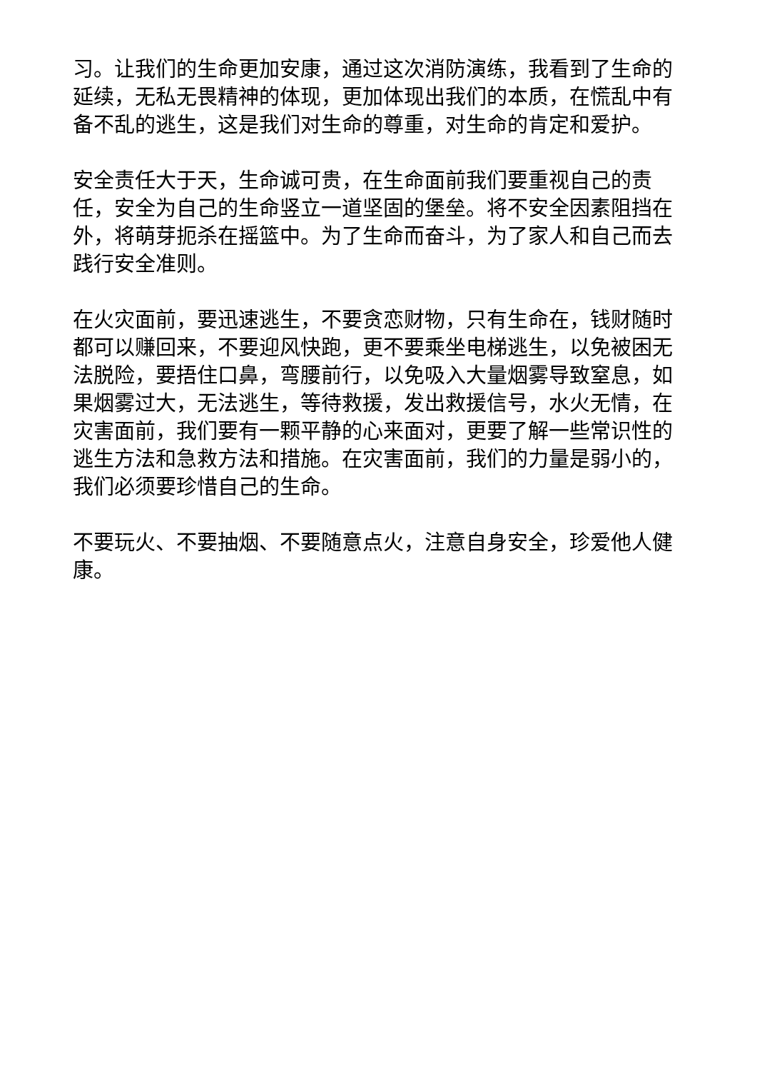习。让我们的生命更加安康，通过这次消防演练，我看到了生命的延续，无私无畏精神的体现，更加体现出我们的本质，在慌乱中有备不乱的逃生，这是我们对生命的尊重，对生命的肯定和爱护。
安全责任大于天，生命诚可贵，在生命面前我们要重视自己的责任，安全为自己的生命竖立一道坚固的堡垒。将不安全因素阻挡在外，将萌芽扼杀在摇篮中。为了生命而奋斗，为了家人和自己而去践行安全准则。
在火灾面前，要迅速逃生，不要贪恋财物，只有生命在，钱财随时都可以赚回来，不要迎风快跑，更不要乘坐电梯逃生，以免被困无法脱险，要捂住口鼻，弯腰前行，以免吸入大量烟雾导致窒息，如果烟雾过大，无法逃生，等待救援，发出救援信号，水火无情，在灾害面前，我们要有一颗平静的心来面对，更要了解一些常识性的逃生方法和急救方法和措施。在灾害面前，我们的力量是弱小的，我们必须要珍惜自己的生命。
不要玩火、不要抽烟、不要随意点火，注意自身安全，珍爱他人健康。